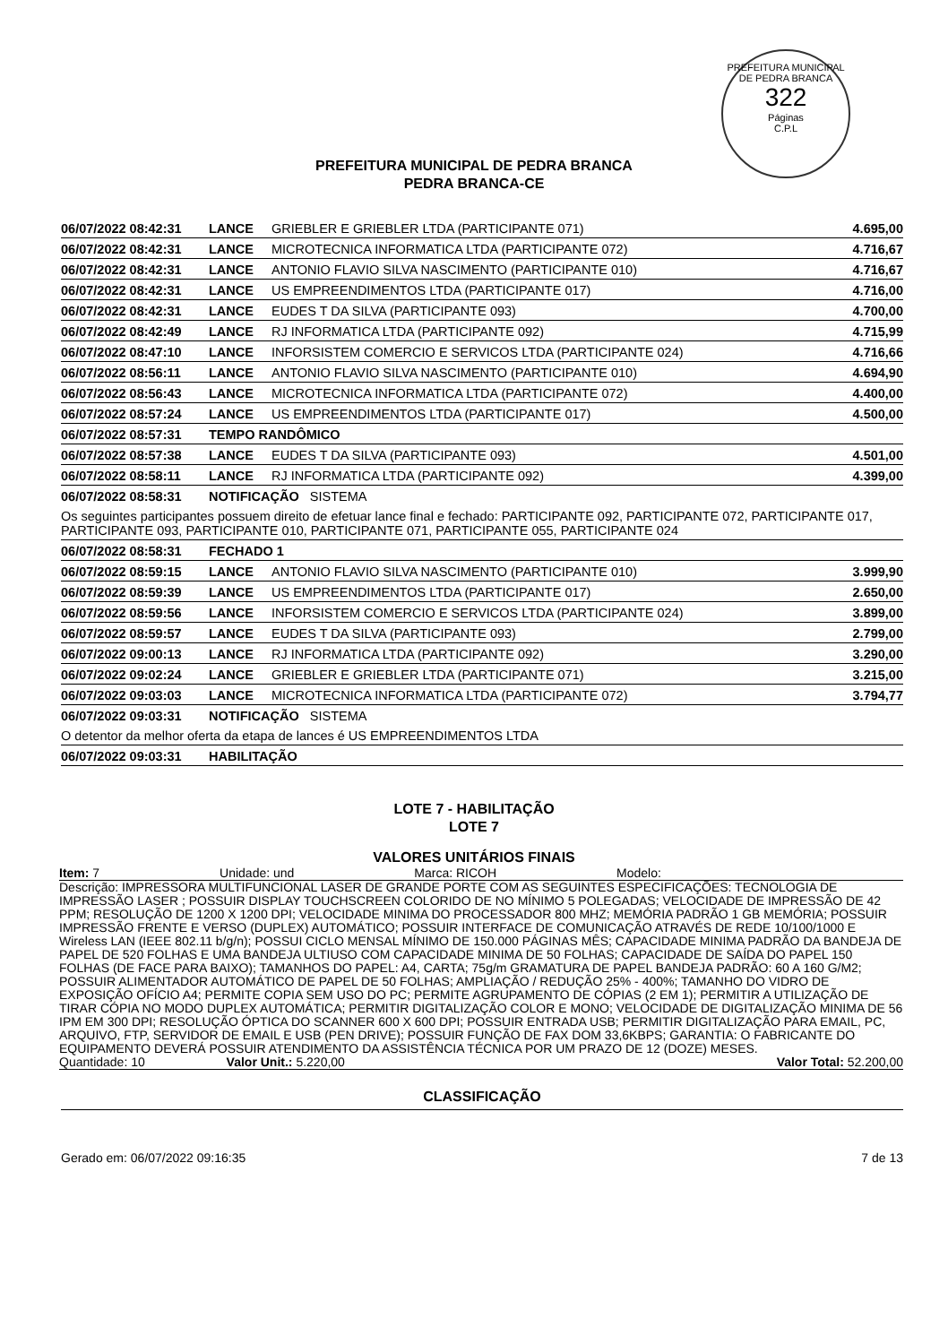PREFEITURA MUNICIPAL DE PEDRA BRANCA
322
Páginas
C.P.L
PREFEITURA MUNICIPAL DE PEDRA BRANCA
PEDRA BRANCA-CE
| 06/07/2022 08:42:31 | LANCE | GRIEBLER E GRIEBLER LTDA (PARTICIPANTE 071) | 4.695,00 |
| 06/07/2022 08:42:31 | LANCE | MICROTECNICA INFORMATICA LTDA (PARTICIPANTE 072) | 4.716,67 |
| 06/07/2022 08:42:31 | LANCE | ANTONIO FLAVIO SILVA NASCIMENTO (PARTICIPANTE 010) | 4.716,67 |
| 06/07/2022 08:42:31 | LANCE | US EMPREENDIMENTOS LTDA (PARTICIPANTE 017) | 4.716,00 |
| 06/07/2022 08:42:31 | LANCE | EUDES T DA SILVA (PARTICIPANTE 093) | 4.700,00 |
| 06/07/2022 08:42:49 | LANCE | RJ INFORMATICA LTDA (PARTICIPANTE 092) | 4.715,99 |
| 06/07/2022 08:47:10 | LANCE | INFORSISTEM COMERCIO E SERVICOS LTDA (PARTICIPANTE 024) | 4.716,66 |
| 06/07/2022 08:56:11 | LANCE | ANTONIO FLAVIO SILVA NASCIMENTO (PARTICIPANTE 010) | 4.694,90 |
| 06/07/2022 08:56:43 | LANCE | MICROTECNICA INFORMATICA LTDA (PARTICIPANTE 072) | 4.400,00 |
| 06/07/2022 08:57:24 | LANCE | US EMPREENDIMENTOS LTDA (PARTICIPANTE 017) | 4.500,00 |
| 06/07/2022 08:57:31 | TEMPO RANDÔMICO | | |
| 06/07/2022 08:57:38 | LANCE | EUDES T DA SILVA (PARTICIPANTE 093) | 4.501,00 |
| 06/07/2022 08:58:11 | LANCE | RJ INFORMATICA LTDA (PARTICIPANTE 092) | 4.399,00 |
| 06/07/2022 08:58:31 | NOTIFICAÇÃO SISTEMA | | |
| Os seguintes participantes possuem direito de efetuar lance final e fechado: PARTICIPANTE 092, PARTICIPANTE 072, PARTICIPANTE 017, PARTICIPANTE 093, PARTICIPANTE 010, PARTICIPANTE 071, PARTICIPANTE 055, PARTICIPANTE 024 | | | |
| 06/07/2022 08:58:31 | FECHADO 1 | | |
| 06/07/2022 08:59:15 | LANCE | ANTONIO FLAVIO SILVA NASCIMENTO (PARTICIPANTE 010) | 3.999,90 |
| 06/07/2022 08:59:39 | LANCE | US EMPREENDIMENTOS LTDA (PARTICIPANTE 017) | 2.650,00 |
| 06/07/2022 08:59:56 | LANCE | INFORSISTEM COMERCIO E SERVICOS LTDA (PARTICIPANTE 024) | 3.899,00 |
| 06/07/2022 08:59:57 | LANCE | EUDES T DA SILVA (PARTICIPANTE 093) | 2.799,00 |
| 06/07/2022 09:00:13 | LANCE | RJ INFORMATICA LTDA (PARTICIPANTE 092) | 3.290,00 |
| 06/07/2022 09:02:24 | LANCE | GRIEBLER E GRIEBLER LTDA (PARTICIPANTE 071) | 3.215,00 |
| 06/07/2022 09:03:03 | LANCE | MICROTECNICA INFORMATICA LTDA (PARTICIPANTE 072) | 3.794,77 |
| 06/07/2022 09:03:31 | NOTIFICAÇÃO SISTEMA | | |
| O detentor da melhor oferta da etapa de lances é US EMPREENDIMENTOS LTDA | | | |
| 06/07/2022 09:03:31 | HABILITAÇÃO | | |
LOTE 7 - HABILITAÇÃO
LOTE 7
VALORES UNITÁRIOS FINAIS
Item: 7 Unidade: und Marca: RICOH Modelo:
Descrição: IMPRESSORA MULTIFUNCIONAL LASER DE GRANDE PORTE COM AS SEGUINTES ESPECIFICAÇÕES: TECNOLOGIA DE IMPRESSÃO LASER ; POSSUIR DISPLAY TOUCHSCREEN COLORIDO DE NO MÍNIMO 5 POLEGADAS; VELOCIDADE DE IMPRESSÃO DE 42 PPM; RESOLUÇÃO DE 1200 X 1200 DPI; VELOCIDADE MINIMA DO PROCESSADOR 800 MHZ; MEMÓRIA PADRÃO 1 GB MEMÓRIA; POSSUIR IMPRESSÃO FRENTE E VERSO (DUPLEX) AUTOMÁTICO; POSSUIR INTERFACE DE COMUNICAÇÃO ATRAVÉS DE REDE 10/100/1000 E Wireless LAN (IEEE 802.11 b/g/n); POSSUI CICLO MENSAL MÍNIMO DE 150.000 PÁGINAS MÊS; CAPACIDADE MINIMA PADRÃO DA BANDEJA DE PAPEL DE 520 FOLHAS E UMA BANDEJA ULTIUSO COM CAPACIDADE MINIMA DE 50 FOLHAS; CAPACIDADE DE SAÍDA DO PAPEL 150 FOLHAS (DE FACE PARA BAIXO); TAMANHOS DO PAPEL: A4, CARTA; 75g/m GRAMATURA DE PAPEL BANDEJA PADRÃO: 60 A 160 G/M2; POSSUIR ALIMENTADOR AUTOMÁTICO DE PAPEL DE 50 FOLHAS; AMPLIAÇÃO / REDUÇÃO 25% - 400%; TAMANHO DO VIDRO DE EXPOSIÇÃO OFÍCIO A4; PERMITE COPIA SEM USO DO PC; PERMITE AGRUPAMENTO DE CÓPIAS (2 EM 1); PERMITIR A UTILIZAÇÃO DE TIRAR CÓPIA NO MODO DUPLEX AUTOMÁTICA; PERMITIR DIGITALIZAÇÃO COLOR E MONO; VELOCIDADE DE DIGITALIZAÇÃO MINIMA DE 56 IPM EM 300 DPI; RESOLUÇÃO ÓPTICA DO SCANNER 600 X 600 DPI; POSSUIR ENTRADA USB; PERMITIR DIGITALIZAÇÃO PARA EMAIL, PC, ARQUIVO, FTP, SERVIDOR DE EMAIL E USB (PEN DRIVE); POSSUIR FUNÇÃO DE FAX DOM 33,6KBPS; GARANTIA: O FABRICANTE DO EQUIPAMENTO DEVERÁ POSSUIR ATENDIMENTO DA ASSISTÊNCIA TÉCNICA POR UM PRAZO DE 12 (DOZE) MESES.
Quantidade: 10 Valor Unit.: 5.220,00 Valor Total: 52.200,00
CLASSIFICAÇÃO
Gerado em: 06/07/2022 09:16:35 7 de 13